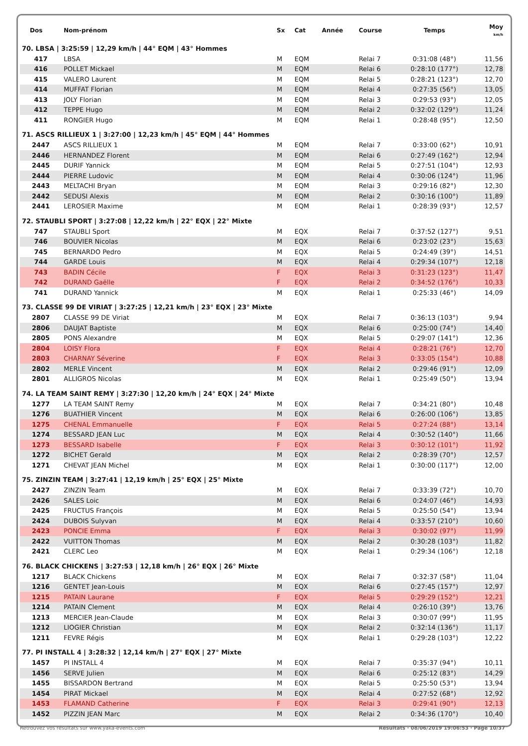| Dos | Nom-prénom | Sx | Cat | Année | Course | Temps | Moy km/h |
| --- | --- | --- | --- | --- | --- | --- | --- |
| 70. LBSA / 3:25:59 / 12,29 km/h / 44° EQM / 43° Hommes | | | | | | | |
| 417 | LBSA | M | EQM | | Relai 7 | 0:31:08 (48°) | 11,56 |
| 416 | POLLET Mickael | M | EQM | | Relai 6 | 0:28:10 (177°) | 12,78 |
| 415 | VALERO Laurent | M | EQM | | Relai 5 | 0:28:21 (123°) | 12,70 |
| 414 | MUFFAT Florian | M | EQM | | Relai 4 | 0:27:35 (56°) | 13,05 |
| 413 | JOLY Florian | M | EQM | | Relai 3 | 0:29:53 (93°) | 12,05 |
| 412 | TEPPE Hugo | M | EQM | | Relai 2 | 0:32:02 (129°) | 11,24 |
| 411 | RONGIER Hugo | M | EQM | | Relai 1 | 0:28:48 (95°) | 12,50 |
| 71. ASCS RILLIEUX 1 / 3:27:00 / 12,23 km/h / 45° EQM / 44° Hommes | | | | | | | |
| 2447 | ASCS RILLIEUX 1 | M | EQM | | Relai 7 | 0:33:00 (62°) | 10,91 |
| 2446 | HERNANDEZ Florent | M | EQM | | Relai 6 | 0:27:49 (162°) | 12,94 |
| 2445 | DURIF Yannick | M | EQM | | Relai 5 | 0:27:51 (104°) | 12,93 |
| 2444 | PIERRE Ludovic | M | EQM | | Relai 4 | 0:30:06 (124°) | 11,96 |
| 2443 | MELTACHI Bryan | M | EQM | | Relai 3 | 0:29:16 (82°) | 12,30 |
| 2442 | SEDUSI Alexis | M | EQM | | Relai 2 | 0:30:16 (100°) | 11,89 |
| 2441 | LEROSIER Maxime | M | EQM | | Relai 1 | 0:28:39 (93°) | 12,57 |
| 72. STAUBLI SPORT / 3:27:08 / 12,22 km/h / 22° EQX / 22° Mixte | | | | | | | |
| 747 | STAUBLI Sport | M | EQX | | Relai 7 | 0:37:52 (127°) | 9,51 |
| 746 | BOUVIER Nicolas | M | EQX | | Relai 6 | 0:23:02 (23°) | 15,63 |
| 745 | BERNARDO Pedro | M | EQX | | Relai 5 | 0:24:49 (39°) | 14,51 |
| 744 | GARDE Louis | M | EQX | | Relai 4 | 0:29:34 (107°) | 12,18 |
| 743 | BADIN Cécile | F | EQX | | Relai 3 | 0:31:23 (123°) | 11,47 |
| 742 | DURAND Gaëlle | F | EQX | | Relai 2 | 0:34:52 (176°) | 10,33 |
| 741 | DURAND Yannick | M | EQX | | Relai 1 | 0:25:33 (46°) | 14,09 |
| 73. CLASSE 99 DE VIRIAT / 3:27:25 / 12,21 km/h / 23° EQX / 23° Mixte | | | | | | | |
| 2807 | CLASSE 99 DE Viriat | M | EQX | | Relai 7 | 0:36:13 (103°) | 9,94 |
| 2806 | DAUJAT Baptiste | M | EQX | | Relai 6 | 0:25:00 (74°) | 14,40 |
| 2805 | PONS Alexandre | M | EQX | | Relai 5 | 0:29:07 (141°) | 12,36 |
| 2804 | LOISY Flora | F | EQX | | Relai 4 | 0:28:21 (76°) | 12,70 |
| 2803 | CHARNAY Séverine | F | EQX | | Relai 3 | 0:33:05 (154°) | 10,88 |
| 2802 | MERLE Vincent | M | EQX | | Relai 2 | 0:29:46 (91°) | 12,09 |
| 2801 | ALLIGROS Nicolas | M | EQX | | Relai 1 | 0:25:49 (50°) | 13,94 |
| 74. LA TEAM SAINT REMY / 3:27:30 / 12,20 km/h / 24° EQX / 24° Mixte | | | | | | | |
| 1277 | LA TEAM SAINT Remy | M | EQX | | Relai 7 | 0:34:21 (80°) | 10,48 |
| 1276 | BUATHIER Vincent | M | EQX | | Relai 6 | 0:26:00 (106°) | 13,85 |
| 1275 | CHENAL Emmanuelle | F | EQX | | Relai 5 | 0:27:24 (88°) | 13,14 |
| 1274 | BESSARD JEAN Luc | M | EQX | | Relai 4 | 0:30:52 (140°) | 11,66 |
| 1273 | BESSARD Isabelle | F | EQX | | Relai 3 | 0:30:12 (101°) | 11,92 |
| 1272 | BICHET Gerald | M | EQX | | Relai 2 | 0:28:39 (70°) | 12,57 |
| 1271 | CHEVAT JEAN Michel | M | EQX | | Relai 1 | 0:30:00 (117°) | 12,00 |
| 75. ZINZIN TEAM / 3:27:41 / 12,19 km/h / 25° EQX / 25° Mixte | | | | | | | |
| 2427 | ZINZIN Team | M | EQX | | Relai 7 | 0:33:39 (72°) | 10,70 |
| 2426 | SALES Loic | M | EQX | | Relai 6 | 0:24:07 (46°) | 14,93 |
| 2425 | FRUCTUS François | M | EQX | | Relai 5 | 0:25:50 (54°) | 13,94 |
| 2424 | DUBOIS Sulyvan | M | EQX | | Relai 4 | 0:33:57 (210°) | 10,60 |
| 2423 | PONCIE Emma | F | EQX | | Relai 3 | 0:30:02 (97°) | 11,99 |
| 2422 | VUITTON Thomas | M | EQX | | Relai 2 | 0:30:28 (103°) | 11,82 |
| 2421 | CLERC Leo | M | EQX | | Relai 1 | 0:29:34 (106°) | 12,18 |
| 76. BLACK CHICKENS / 3:27:53 / 12,18 km/h / 26° EQX / 26° Mixte | | | | | | | |
| 1217 | BLACK Chickens | M | EQX | | Relai 7 | 0:32:37 (58°) | 11,04 |
| 1216 | GENTET Jean-Louis | M | EQX | | Relai 6 | 0:27:45 (157°) | 12,97 |
| 1215 | PATAIN Laurane | F | EQX | | Relai 5 | 0:29:29 (152°) | 12,21 |
| 1214 | PATAIN Clement | M | EQX | | Relai 4 | 0:26:10 (39°) | 13,76 |
| 1213 | MERCIER Jean-Claude | M | EQX | | Relai 3 | 0:30:07 (99°) | 11,95 |
| 1212 | LIOGIER Christian | M | EQX | | Relai 2 | 0:32:14 (136°) | 11,17 |
| 1211 | FEVRE Régis | M | EQX | | Relai 1 | 0:29:28 (103°) | 12,22 |
| 77. PI INSTALL 4 / 3:28:32 / 12,14 km/h / 27° EQX / 27° Mixte | | | | | | | |
| 1457 | PI INSTALL 4 | M | EQX | | Relai 7 | 0:35:37 (94°) | 10,11 |
| 1456 | SERVE Julien | M | EQX | | Relai 6 | 0:25:12 (83°) | 14,29 |
| 1455 | BISSARDON Bertrand | M | EQX | | Relai 5 | 0:25:50 (53°) | 13,94 |
| 1454 | PIRAT Mickael | M | EQX | | Relai 4 | 0:27:52 (68°) | 12,92 |
| 1453 | FLAMAND Catherine | F | EQX | | Relai 3 | 0:29:41 (90°) | 12,13 |
| 1452 | PIZZIN JEAN Marc | M | EQX | | Relai 2 | 0:34:36 (170°) | 10,40 |
Retrouvez vos résultats sur www.yaka-events.com Résultats · 08/06/2019 19:06:53 · Page 10/37